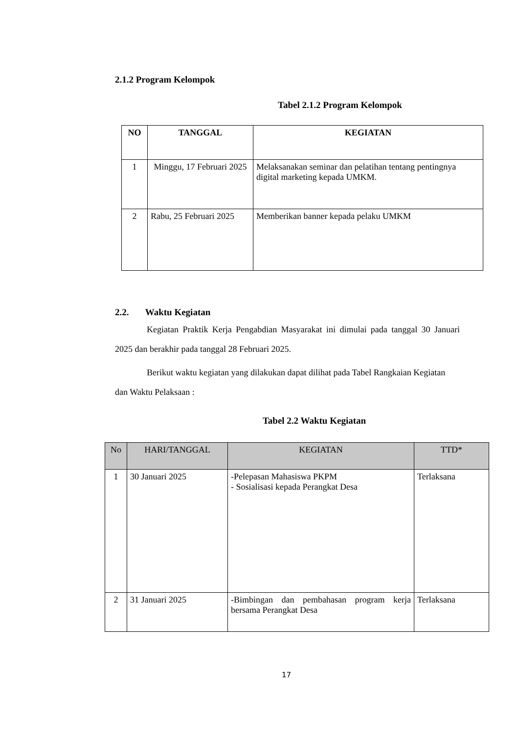2.1.2 Program Kelompok
Tabel 2.1.2 Program Kelompok
| NO | TANGGAL | KEGIATAN |
| --- | --- | --- |
| 1 | Minggu, 17 Februari 2025 | Melaksanakan seminar dan pelatihan tentang pentingnya digital marketing kepada UMKM. |
| 2 | Rabu, 25 Februari 2025 | Memberikan banner kepada pelaku UMKM |
2.2. Waktu Kegiatan
Kegiatan Praktik Kerja Pengabdian Masyarakat ini dimulai pada tanggal 30 Januari 2025 dan berakhir pada tanggal 28 Februari 2025.
Berikut waktu kegiatan yang dilakukan dapat dilihat pada Tabel Rangkaian Kegiatan dan Waktu Pelaksaan :
Tabel 2.2 Waktu Kegiatan
| No | HARI/TANGGAL | KEGIATAN | TTD* |
| 1 | 30 Januari 2025 | -Pelepasan Mahasiswa PKPM - Sosialisasi kepada Perangkat Desa | Terlaksana |
| 2 | 31 Januari 2025 | -Bimbingan dan pembahasan program kerja bersama Perangkat Desa | Terlaksana |
17